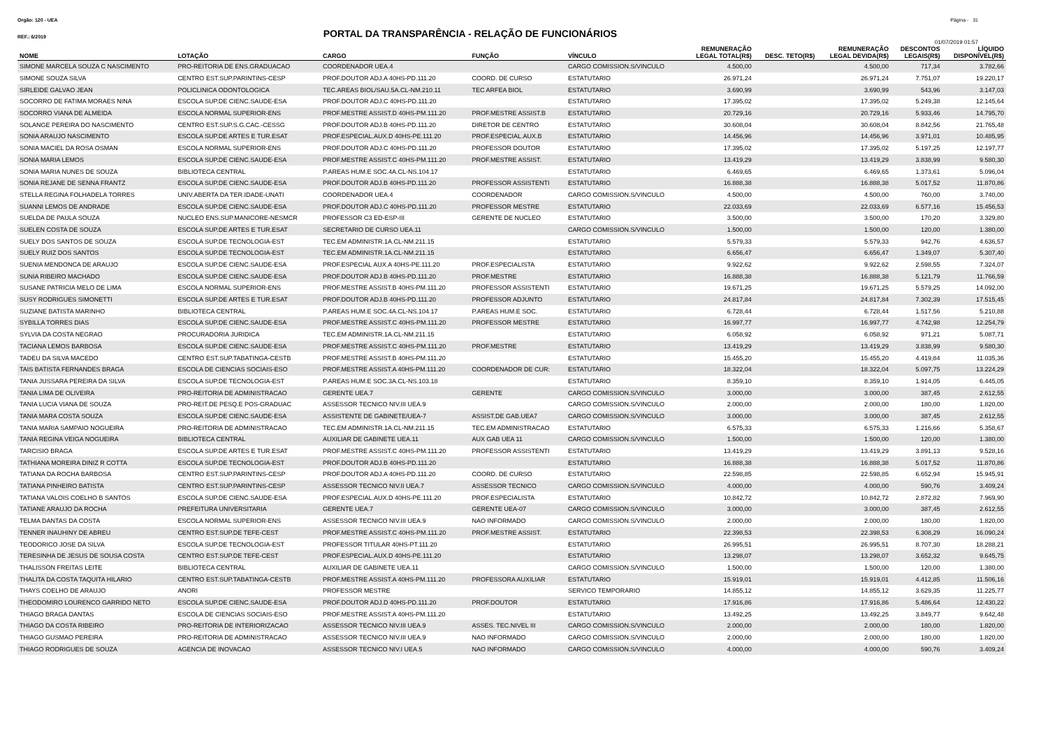Orgão: 120 - UEA Página - 31
REF.: 6/2019
PORTAL DA TRANSPARÊNCIA - RELAÇÃO DE FUNCIONÁRIOS
01/07/2019 01:57
| NOME | LOTAÇÃO | CARGO | FUNÇÃO | VÍNCULO | REMUNERAÇÃO LEGAL TOTAL(R$) | DESC. TETO(R$) | REMUNERAÇÃO LEGAL DEVIDA(R$) | DESCONTOS LEGAIS(R$) | LÍQUIDO DISPONÍVEL(R$) |
| --- | --- | --- | --- | --- | --- | --- | --- | --- | --- |
| SIMONE MARCELA SOUZA C NASCIMENTO | PRO-REITORIA DE ENS.GRADUACAO | COORDENADOR UEA.4 | | CARGO COMISSION.S/VINCULO | 4.500,00 | | 4.500,00 | 717,34 | 3.782,66 |
| SIMONE SOUZA SILVA | CENTRO EST.SUP.PARINTINS-CESP | PROF.DOUTOR ADJ.A 40HS-PD.111.20 | COORD. DE CURSO | ESTATUTARIO | 26.971,24 | | 26.971,24 | 7.751,07 | 19.220,17 |
| SIRLEIDE GALVAO JEAN | POLICLINICA ODONTOLOGICA | TEC.AREAS BIOL/SAU.5A.CL-NM.210.11 | TEC ARFEA BIOL | ESTATUTARIO | 3.690,99 | | 3.690,99 | 543,96 | 3.147,03 |
| SOCORRO DE FATIMA MORAES NINA | ESCOLA SUP.DE CIENC.SAUDE-ESA | PROF.DOUTOR ADJ.C 40HS-PD.111.20 | | ESTATUTARIO | 17.395,02 | | 17.395,02 | 5.249,38 | 12.145,64 |
| SOCORRO VIANA DE ALMEIDA | ESCOLA NORMAL SUPERIOR-ENS | PROF.MESTRE ASSIST.D 40HS-PM.111.20 | PROF.MESTRE ASSIST.B | ESTATUTARIO | 20.729,16 | | 20.729,16 | 5.933,46 | 14.795,70 |
| SOLANGE PEREIRA DO NASCIMENTO | CENTRO EST.SUP.S.G.CAC.-CESSG | PROF.DOUTOR ADJ.B 40HS-PD.111.20 | DIRETOR DE CENTRO | ESTATUTARIO | 30.608,04 | | 30.608,04 | 8.842,56 | 21.765,48 |
| SONIA ARAUJO NASCIMENTO | ESCOLA SUP.DE ARTES E TUR.ESAT | PROF.ESPECIAL.AUX.D 40HS-PE.111.20 | PROF.ESPECIAL.AUX.B | ESTATUTARIO | 14.456,96 | | 14.456,96 | 3.971,01 | 10.485,95 |
| SONIA MACIEL DA ROSA OSMAN | ESCOLA NORMAL SUPERIOR-ENS | PROF.DOUTOR ADJ.C 40HS-PD.111.20 | PROFESSOR DOUTOR | ESTATUTARIO | 17.395,02 | | 17.395,02 | 5.197,25 | 12.197,77 |
| SONIA MARIA LEMOS | ESCOLA SUP.DE CIENC.SAUDE-ESA | PROF.MESTRE ASSIST.C 40HS-PM.111.20 | PROF.MESTRE ASSIST. | ESTATUTARIO | 13.419,29 | | 13.419,29 | 3.838,99 | 9.580,30 |
| SONIA MARIA NUNES DE SOUZA | BIBLIOTECA CENTRAL | P.AREAS HUM.E SOC.4A.CL-NS.104.17 | | ESTATUTARIO | 6.469,65 | | 6.469,65 | 1.373,61 | 5.096,04 |
| SONIA REJANE DE SENNA FRANTZ | ESCOLA SUP.DE CIENC.SAUDE-ESA | PROF.DOUTOR ADJ.B 40HS-PD.111.20 | PROFESSOR ASSISTENTI | ESTATUTARIO | 16.888,38 | | 16.888,38 | 5.017,52 | 11.870,86 |
| STELLA REGINA FOLHADELA TORRES | UNIV.ABERTA DA TER.IDADE-UNATI | COORDENADOR UEA.4 | COORDENADOR | CARGO COMISSION.S/VINCULO | 4.500,00 | | 4.500,00 | 760,00 | 3.740,00 |
| SUANNI LEMOS DE ANDRADE | ESCOLA SUP.DE CIENC.SAUDE-ESA | PROF.DOUTOR ADJ.C 40HS-PD.111.20 | PROFESSOR MESTRE | ESTATUTARIO | 22.033,69 | | 22.033,69 | 6.577,16 | 15.456,53 |
| SUELDA DE PAULA SOUZA | NUCLEO ENS.SUP.MANICORE-NESMCR | PROFESSOR C3 ED-ESP-III | GERENTE DE NUCLEO | ESTATUTARIO | 3.500,00 | | 3.500,00 | 170,20 | 3.329,80 |
| SUELEN COSTA DE SOUZA | ESCOLA SUP.DE ARTES E TUR.ESAT | SECRETARIO DE CURSO UEA.11 | | CARGO COMISSION.S/VINCULO | 1.500,00 | | 1.500,00 | 120,00 | 1.380,00 |
| SUELY DOS SANTOS DE SOUZA | ESCOLA SUP.DE TECNOLOGIA-EST | TEC.EM ADMINISTR.1A.CL-NM.211.15 | | ESTATUTARIO | 5.579,33 | | 5.579,33 | 942,76 | 4.636,57 |
| SUELY RUIZ DOS SANTOS | ESCOLA SUP.DE TECNOLOGIA-EST | TEC.EM ADMINISTR.1A.CL-NM.211.15 | | ESTATUTARIO | 6.656,47 | | 6.656,47 | 1.349,07 | 5.307,40 |
| SUENIA MENDONCA DE ARAUJO | ESCOLA SUP.DE CIENC.SAUDE-ESA | PROF.ESPECIAL AUX.A 40HS-PE.111.20 | PROF.ESPECIALISTA | ESTATUTARIO | 9.922,62 | | 9.922,62 | 2.598,55 | 7.324,07 |
| SUNIA RIBEIRO MACHADO | ESCOLA SUP.DE CIENC.SAUDE-ESA | PROF.DOUTOR ADJ.B 40HS-PD.111.20 | PROF.MESTRE | ESTATUTARIO | 16.888,38 | | 16.888,38 | 5.121,79 | 11.766,59 |
| SUSANE PATRICIA MELO DE LIMA | ESCOLA NORMAL SUPERIOR-ENS | PROF.MESTRE ASSIST.B 40HS-PM.111.20 | PROFESSOR ASSISTENTI | ESTATUTARIO | 19.671,25 | | 19.671,25 | 5.579,25 | 14.092,00 |
| SUSY RODRIGUES SIMONETTI | ESCOLA SUP.DE ARTES E TUR.ESAT | PROF.DOUTOR ADJ.B 40HS-PD.111.20 | PROFESSOR ADJUNTO | ESTATUTARIO | 24.817,84 | | 24.817,84 | 7.302,39 | 17.515,45 |
| SUZIANE BATISTA MARINHO | BIBLIOTECA CENTRAL | P.AREAS HUM.E SOC.4A.CL-NS.104.17 | P.AREAS HUM.E SOC. | ESTATUTARIO | 6.728,44 | | 6.728,44 | 1.517,56 | 5.210,88 |
| SYBILLA TORRES DIAS | ESCOLA SUP.DE CIENC.SAUDE-ESA | PROF.MESTRE ASSIST.C 40HS-PM.111.20 | PROFESSOR MESTRE | ESTATUTARIO | 16.997,77 | | 16.997,77 | 4.742,98 | 12.254,79 |
| SYLVIA DA COSTA NEGRAO | PROCURADORIA JURIDICA | TEC.EM ADMINISTR.1A.CL-NM.211.15 | | ESTATUTARIO | 6.058,92 | | 6.058,92 | 971,21 | 5.087,71 |
| TACIANA LEMOS BARBOSA | ESCOLA SUP.DE CIENC.SAUDE-ESA | PROF.MESTRE ASSIST.C 40HS-PM.111.20 | PROF.MESTRE | ESTATUTARIO | 13.419,29 | | 13.419,29 | 3.838,99 | 9.580,30 |
| TADEU DA SILVA MACEDO | CENTRO EST.SUP.TABATINGA-CESTB | PROF.MESTRE ASSIST.B 40HS-PM.111.20 | | ESTATUTARIO | 15.455,20 | | 15.455,20 | 4.419,84 | 11.035,36 |
| TAIS BATISTA FERNANDES BRAGA | ESCOLA DE CIENCIAS SOCIAIS-ESO | PROF.MESTRE ASSIST.A 40HS-PM.111.20 | COORDENADOR DE CUR: | ESTATUTARIO | 18.322,04 | | 18.322,04 | 5.097,75 | 13.224,29 |
| TANIA JUSSARA PEREIRA DA SILVA | ESCOLA SUP.DE TECNOLOGIA-EST | P.AREAS HUM.E SOC.3A.CL-NS.103.18 | | ESTATUTARIO | 8.359,10 | | 8.359,10 | 1.914,05 | 6.445,05 |
| TANIA LIMA DE OLIVEIRA | PRO-REITORIA DE ADMINISTRACAO | GERENTE UEA.7 | GERENTE | CARGO COMISSION.S/VINCULO | 3.000,00 | | 3.000,00 | 387,45 | 2.612,55 |
| TANIA LUCIA VIANA DE SOUZA | PRO-REIT.DE PESQ.E POS-GRADUAC | ASSESSOR TECNICO NIV.III UEA.9 | | CARGO COMISSION.S/VINCULO | 2.000,00 | | 2.000,00 | 180,00 | 1.820,00 |
| TANIA MARA COSTA SOUZA | ESCOLA SUP.DE CIENC.SAUDE-ESA | ASSISTENTE DE GABINETE/UEA-7 | ASSIST.DE GAB.UEA7 | CARGO COMISSION.S/VINCULO | 3.000,00 | | 3.000,00 | 387,45 | 2.612,55 |
| TANIA MARIA SAMPAIO NOGUEIRA | PRO-REITORIA DE ADMINISTRACAO | TEC.EM ADMINISTR.1A.CL-NM.211.15 | TEC.EM ADMINISTRACAO | ESTATUTARIO | 6.575,33 | | 6.575,33 | 1.216,66 | 5.358,67 |
| TANIA REGINA VEIGA NOGUEIRA | BIBLIOTECA CENTRAL | AUXILIAR DE GABINETE UEA.11 | AUX GAB UEA 11 | CARGO COMISSION.S/VINCULO | 1.500,00 | | 1.500,00 | 120,00 | 1.380,00 |
| TARCISIO BRAGA | ESCOLA SUP.DE ARTES E TUR.ESAT | PROF.MESTRE ASSIST.C 40HS-PM.111.20 | PROFESSOR ASSISTENTI | ESTATUTARIO | 13.419,29 | | 13.419,29 | 3.891,13 | 9.528,16 |
| TATHIANA MOREIRA DINIZ R COTTA | ESCOLA SUP.DE TECNOLOGIA-EST | PROF.DOUTOR ADJ.B 40HS-PD.111.20 | | ESTATUTARIO | 16.888,38 | | 16.888,38 | 5.017,52 | 11.870,86 |
| TATIANA DA ROCHA BARBOSA | CENTRO EST.SUP.PARINTINS-CESP | PROF.DOUTOR ADJ.A 40HS-PD.111.20 | COORD. DE CURSO | ESTATUTARIO | 22.598,85 | | 22.598,85 | 6.652,94 | 15.945,91 |
| TATIANA PINHEIRO BATISTA | CENTRO EST.SUP.PARINTINS-CESP | ASSESSOR TECNICO NIV.II UEA.7 | ASSESSOR TECNICO | CARGO COMISSION.S/VINCULO | 4.000,00 | | 4.000,00 | 590,76 | 3.409,24 |
| TATIANA VALOIS COELHO B SANTOS | ESCOLA SUP.DE CIENC.SAUDE-ESA | PROF.ESPECIAL.AUX.D 40HS-PE.111.20 | PROF.ESPECIALISTA | ESTATUTARIO | 10.842,72 | | 10.842,72 | 2.872,82 | 7.969,90 |
| TATIANE ARAUJO DA ROCHA | PREFEITURA UNIVERSITARIA | GERENTE UEA.7 | GERENTE UEA-07 | CARGO COMISSION.S/VINCULO | 3.000,00 | | 3.000,00 | 387,45 | 2.612,55 |
| TELMA DANTAS DA COSTA | ESCOLA NORMAL SUPERIOR-ENS | ASSESSOR TECNICO NIV.III UEA.9 | NAO INFORMADO | CARGO COMISSION.S/VINCULO | 2.000,00 | | 2.000,00 | 180,00 | 1.820,00 |
| TENNER INAUHINY DE ABREU | CENTRO EST.SUP.DE TEFE-CEST | PROF.MESTRE ASSIST.C 40HS-PM.111.20 | PROF.MESTRE ASSIST. | ESTATUTARIO | 22.398,53 | | 22.398,53 | 6.308,29 | 16.090,24 |
| TEODORICO JOSE DA SILVA | ESCOLA SUP.DE TECNOLOGIA-EST | PROFESSOR TITULAR 40HS-PT.111.20 | | ESTATUTARIO | 26.995,51 | | 26.995,51 | 8.707,30 | 18.288,21 |
| TERESINHA DE JESUS DE SOUSA COSTA | CENTRO EST.SUP.DE TEFE-CEST | PROF.ESPECIAL.AUX.D 40HS-PE.111.20 | | ESTATUTARIO | 13.298,07 | | 13.298,07 | 3.652,32 | 9.645,75 |
| THALISSON FREITAS LEITE | BIBLIOTECA CENTRAL | AUXILIAR DE GABINETE UEA.11 | | CARGO COMISSION.S/VINCULO | 1.500,00 | | 1.500,00 | 120,00 | 1.380,00 |
| THALITA DA COSTA TAQUITA HILARIO | CENTRO EST.SUP.TABATINGA-CESTB | PROF.MESTRE ASSIST.A 40HS-PM.111.20 | PROFESSORA AUXILIAR | ESTATUTARIO | 15.919,01 | | 15.919,01 | 4.412,85 | 11.506,16 |
| THAYS COELHO DE ARAUJO | ANORI | PROFESSOR MESTRE | | SERVICO TEMPORARIO | 14.855,12 | | 14.855,12 | 3.629,35 | 11.225,77 |
| THEODOMIRO LOURENCO GARRIDO NETO | ESCOLA SUP.DE CIENC.SAUDE-ESA | PROF.DOUTOR ADJ.D 40HS-PD.111.20 | PROF.DOUTOR | ESTATUTARIO | 17.916,86 | | 17.916,86 | 5.486,64 | 12.430,22 |
| THIAGO BRAGA DANTAS | ESCOLA DE CIENCIAS SOCIAIS-ESO | PROF.MESTRE ASSIST.A 40HS-PM.111.20 | | ESTATUTARIO | 13.492,25 | | 13.492,25 | 3.849,77 | 9.642,48 |
| THIAGO DA COSTA RIBEIRO | PRO-REITORIA DE INTERIORIZACAO | ASSESSOR TECNICO NIV.III UEA.9 | ASSES. TEC.NIVEL III | CARGO COMISSION.S/VINCULO | 2.000,00 | | 2.000,00 | 180,00 | 1.820,00 |
| THIAGO GUSMAO PEREIRA | PRO-REITORIA DE ADMINISTRACAO | ASSESSOR TECNICO NIV.III UEA.9 | NAO INFORMADO | CARGO COMISSION.S/VINCULO | 2.000,00 | | 2.000,00 | 180,00 | 1.820,00 |
| THIAGO RODRIGUES DE SOUZA | AGENCIA DE INOVACAO | ASSESSOR TECNICO NIV.I UEA.5 | NAO INFORMADO | CARGO COMISSION.S/VINCULO | 4.000,00 | | 4.000,00 | 590,76 | 3.409,24 |